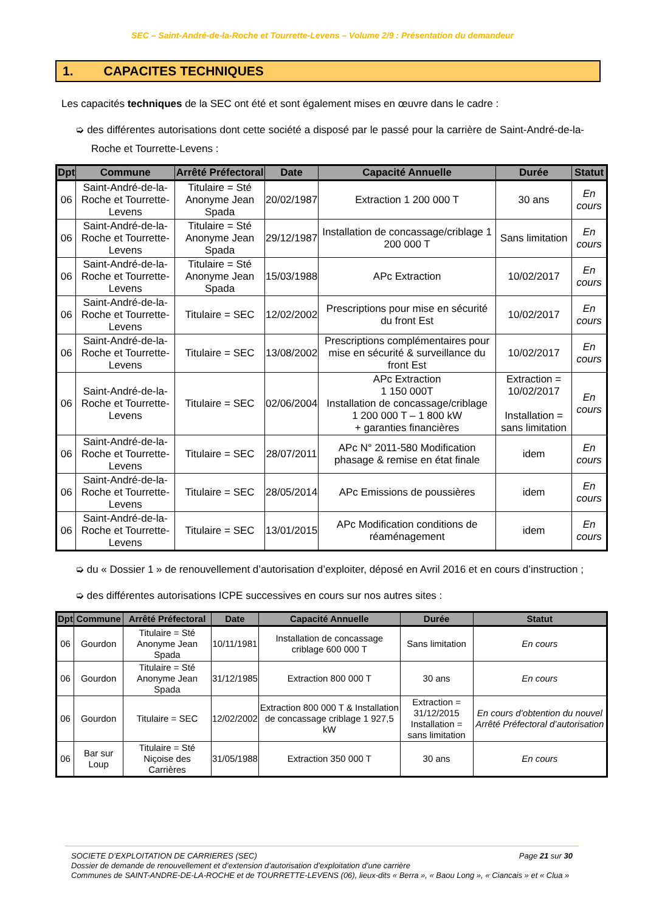SEC – Saint-André-de-la-Roche et Tourrette-Levens – Volume 2/9 : Présentation du demandeur
1. CAPACITES TECHNIQUES
Les capacités techniques de la SEC ont été et sont également mises en œuvre dans le cadre :
➭ des différentes autorisations dont cette société a disposé par le passé pour la carrière de Saint-André-de-la-Roche et Tourrette-Levens :
| Dpt | Commune | Arrêté Préfectoral | Date | Capacité Annuelle | Durée | Statut |
| --- | --- | --- | --- | --- | --- | --- |
| 06 | Saint-André-de-la-Roche et Tourrette-Levens | Titulaire = Sté Anonyme Jean Spada | 20/02/1987 | Extraction 1 200 000 T | 30 ans | En cours |
| 06 | Saint-André-de-la-Roche et Tourrette-Levens | Titulaire = Sté Anonyme Jean Spada | 29/12/1987 | Installation de concassage/criblage 1 200 000 T | Sans limitation | En cours |
| 06 | Saint-André-de-la-Roche et Tourrette-Levens | Titulaire = Sté Anonyme Jean Spada | 15/03/1988 | APc Extraction | 10/02/2017 | En cours |
| 06 | Saint-André-de-la-Roche et Tourrette-Levens | Titulaire = SEC | 12/02/2002 | Prescriptions pour mise en sécurité du front Est | 10/02/2017 | En cours |
| 06 | Saint-André-de-la-Roche et Tourrette-Levens | Titulaire = SEC | 13/08/2002 | Prescriptions complémentaires pour mise en sécurité & surveillance du front Est | 10/02/2017 | En cours |
| 06 | Saint-André-de-la-Roche et Tourrette-Levens | Titulaire = SEC | 02/06/2004 | APc Extraction 1 150 000T Installation de concassage/criblage 1 200 000 T – 1 800 kW + garanties financières | Extraction = 10/02/2017 Installation = sans limitation | En cours |
| 06 | Saint-André-de-la-Roche et Tourrette-Levens | Titulaire = SEC | 28/07/2011 | APc N° 2011-580 Modification phasage & remise en état finale | idem | En cours |
| 06 | Saint-André-de-la-Roche et Tourrette-Levens | Titulaire = SEC | 28/05/2014 | APc Emissions de poussières | idem | En cours |
| 06 | Saint-André-de-la-Roche et Tourrette-Levens | Titulaire = SEC | 13/01/2015 | APc Modification conditions de réaménagement | idem | En cours |
➭ du « Dossier 1 » de renouvellement d’autorisation d’exploiter, déposé en Avril 2016 et en cours d’instruction ;
➭ des différentes autorisations ICPE successives en cours sur nos autres sites :
| Dpt | Commune | Arrêté Préfectoral | Date | Capacité Annuelle | Durée | Statut |
| --- | --- | --- | --- | --- | --- | --- |
| 06 | Gourdon | Titulaire = Sté Anonyme Jean Spada | 10/11/1981 | Installation de concassage criblage 600 000 T | Sans limitation | En cours |
| 06 | Gourdon | Titulaire = Sté Anonyme Jean Spada | 31/12/1985 | Extraction 800 000 T | 30 ans | En cours |
| 06 | Gourdon | Titulaire = SEC | 12/02/2002 | Extraction 800 000 T & Installation de concassage criblage 1 927,5 kW | Extraction = 31/12/2015 Installation = sans limitation | En cours d’obtention du nouvel Arrêté Préfectoral d’autorisation |
| 06 | Bar sur Loup | Titulaire = Sté Niçoise des Carrières | 31/05/1988 | Extraction 350 000 T | 30 ans | En cours |
Page 21 sur 30
SOCIETE D’EXPLOITATION DE CARRIERES (SEC)
Dossier de demande de renouvellement et d’extension d’autorisation d’exploitation d’une carrière
Communes de SAINT-ANDRE-DE-LA-ROCHE et de TOURRETTE-LEVENS (06), lieux-dits « Berra », « Baou Long », « Ciancais » et « Clua »